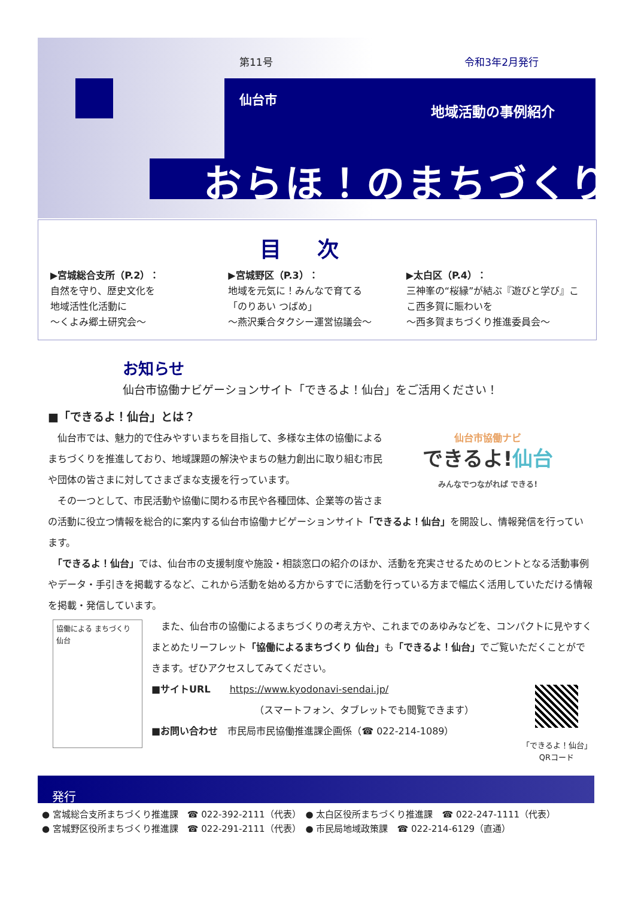第11号 令和3年2月発行
仙台市
地域活動の事例紹介
おらほ！のまちづくり
目次
▶宮城総合支所（P.2）：
自然を守り、歴史文化を
地域活性化活動に
～くよみ郷土研究会～
▶宮城野区（P.3）：
地域を元気に！みんなで育てる
「のりあい つばめ」
～燕沢乗合タクシー運営協議会～
▶太白区（P.4）：
三神峯の“桜縁”が結ぶ『遊びと学び』ここ西多賀に賑わいを
～西多賀まちづくり推進委員会～
お知らせ
仙台市協働ナビゲーションサイト「できるよ！仙台」をご活用ください！
■「できるよ！仙台」とは？
仙台市協働ナビ
できるよ!仙台
みんなでつながれば できる!
　仙台市では、魅力的で住みやすいまちを目指して、多様な主体の協働によるまちづくりを推進しており、地域課題の解決やまちの魅力創出に取り組む市民や団体の皆さまに対してさまざまな支援を行っています。
　その一つとして、市民活動や協働に関わる市民や各種団体、企業等の皆さまの活動に役立つ情報を総合的に案内する仙台市協働ナビゲーションサイト「できるよ！仙台」を開設し、情報発信を行っています。
　「できるよ！仙台」では、仙台市の支援制度や施設・相談窓口の紹介のほか、活動を充実させるためのヒントとなる活動事例やデータ・手引きを掲載するなど、これから活動を始める方からすでに活動を行っている方まで幅広く活用していただける情報を掲載・発信しています。
協働による まちづくり 仙台
　また、仙台市の協働によるまちづくりの考え方や、これまでのあゆみなどを、コンパクトに見やすくまとめたリーフレット「協働によるまちづくり 仙台」も「できるよ！仙台」でご覧いただくことができます。ぜひアクセスしてみてください。
「できるよ！仙台」
QRコード
■サイトURL　　https://www.kyodonavi-sendai.jp/
（スマートフォン、タブレットでも閲覧できます）
■お問い合わせ　市民局市民協働推進課企画係（☎ 022-214-1089）
発行
● 宮城総合支所まちづくり推進課　☎ 022-392-2111（代表）　● 太白区役所まちづくり推進課　☎ 022-247-1111（代表）
● 宮城野区役所まちづくり推進課　☎ 022-291-2111（代表）　● 市民局地域政策課　☎ 022-214-6129（直通）